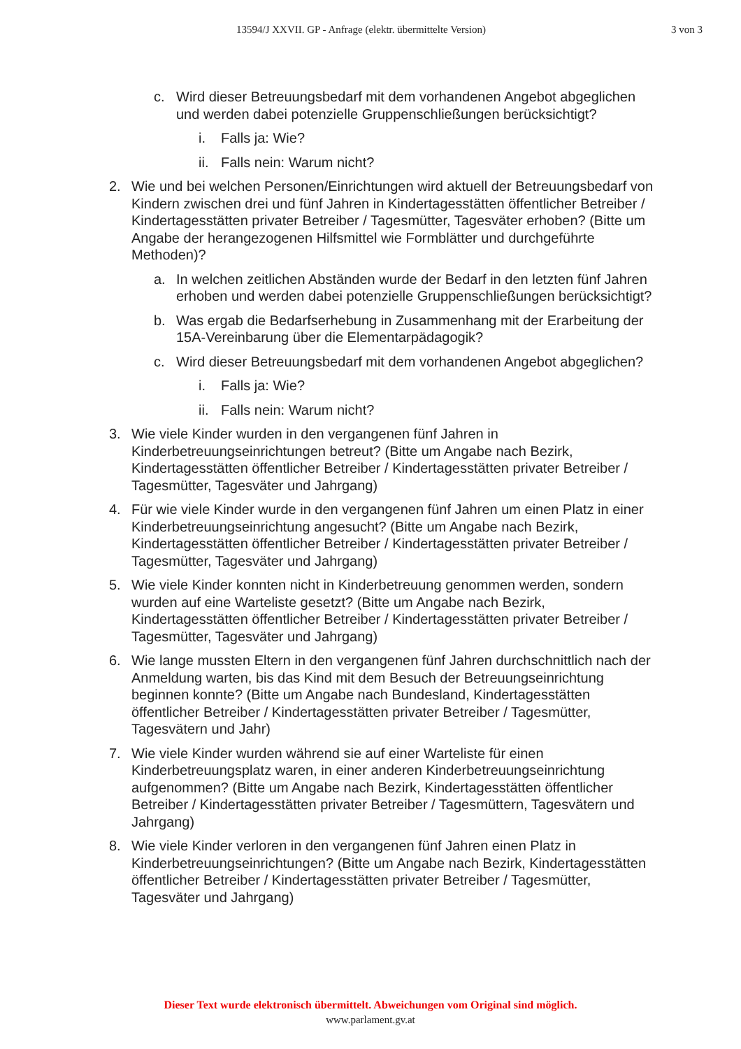13594/J XXVII. GP - Anfrage (elektr. übermittelte Version) 3 von 3
c. Wird dieser Betreuungsbedarf mit dem vorhandenen Angebot abgeglichen und werden dabei potenzielle Gruppenschließungen berücksichtigt?
i. Falls ja: Wie?
ii. Falls nein: Warum nicht?
2. Wie und bei welchen Personen/Einrichtungen wird aktuell der Betreuungsbedarf von Kindern zwischen drei und fünf Jahren in Kindertagesstätten öffentlicher Betreiber / Kindertagesstätten privater Betreiber / Tagesmütter, Tagesväter erhoben? (Bitte um Angabe der herangezogenen Hilfsmittel wie Formblätter und durchgeführte Methoden)?
a. In welchen zeitlichen Abständen wurde der Bedarf in den letzten fünf Jahren erhoben und werden dabei potenzielle Gruppenschließungen berücksichtigt?
b. Was ergab die Bedarfserhebung in Zusammenhang mit der Erarbeitung der 15A-Vereinbarung über die Elementarpädagogik?
c. Wird dieser Betreuungsbedarf mit dem vorhandenen Angebot abgeglichen?
i. Falls ja: Wie?
ii. Falls nein: Warum nicht?
3. Wie viele Kinder wurden in den vergangenen fünf Jahren in Kinderbetreuungseinrichtungen betreut? (Bitte um Angabe nach Bezirk, Kindertagesstätten öffentlicher Betreiber / Kindertagesstätten privater Betreiber / Tagesmütter, Tagesväter und Jahrgang)
4. Für wie viele Kinder wurde in den vergangenen fünf Jahren um einen Platz in einer Kinderbetreuungseinrichtung angesucht? (Bitte um Angabe nach Bezirk, Kindertagesstätten öffentlicher Betreiber / Kindertagesstätten privater Betreiber / Tagesmütter, Tagesväter und Jahrgang)
5. Wie viele Kinder konnten nicht in Kinderbetreuung genommen werden, sondern wurden auf eine Warteliste gesetzt? (Bitte um Angabe nach Bezirk, Kindertagesstätten öffentlicher Betreiber / Kindertagesstätten privater Betreiber / Tagesmütter, Tagesväter und Jahrgang)
6. Wie lange mussten Eltern in den vergangenen fünf Jahren durchschnittlich nach der Anmeldung warten, bis das Kind mit dem Besuch der Betreuungseinrichtung beginnen konnte? (Bitte um Angabe nach Bundesland, Kindertagesstätten öffentlicher Betreiber / Kindertagesstätten privater Betreiber / Tagesmütter, Tagesvätern und Jahr)
7. Wie viele Kinder wurden während sie auf einer Warteliste für einen Kinderbetreuungsplatz waren, in einer anderen Kinderbetreuungseinrichtung aufgenommen? (Bitte um Angabe nach Bezirk, Kindertagesstätten öffentlicher Betreiber / Kindertagesstätten privater Betreiber / Tagesmüttern, Tagesvätern und Jahrgang)
8. Wie viele Kinder verloren in den vergangenen fünf Jahren einen Platz in Kinderbetreuungseinrichtungen? (Bitte um Angabe nach Bezirk, Kindertagesstätten öffentlicher Betreiber / Kindertagesstätten privater Betreiber / Tagesmütter, Tagesväter und Jahrgang)
Dieser Text wurde elektronisch übermittelt. Abweichungen vom Original sind möglich.
www.parlament.gv.at